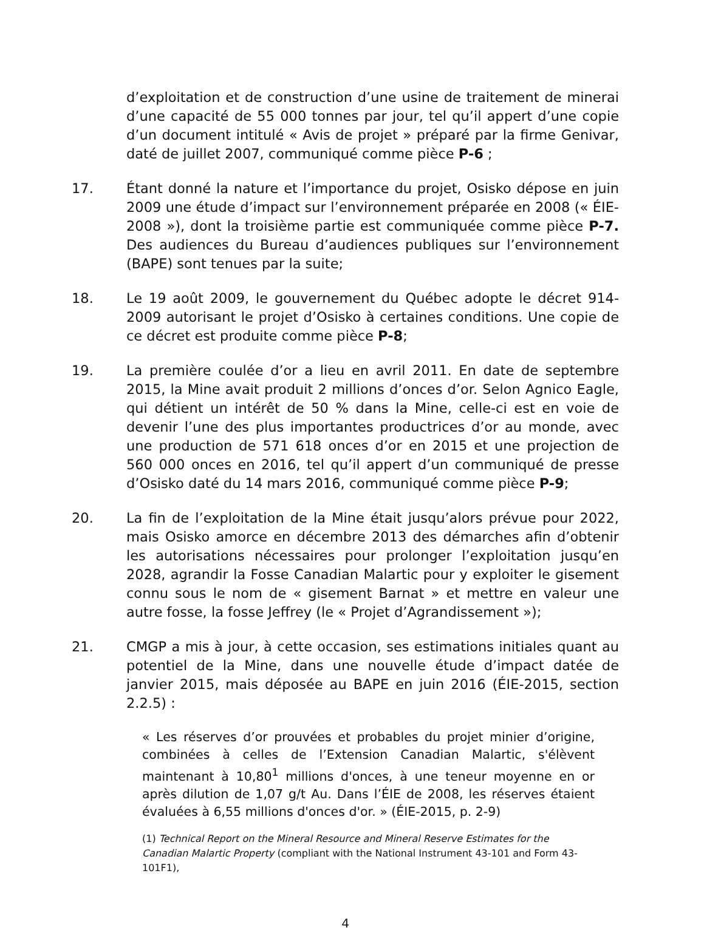d’exploitation et de construction d’une usine de traitement de minerai d’une capacité de 55 000 tonnes par jour, tel qu’il appert d’une copie d’un document intitulé « Avis de projet » préparé par la firme Genivar, daté de juillet 2007, communiqué comme pièce P-6 ;
17. Étant donné la nature et l’importance du projet, Osisko dépose en juin 2009 une étude d’impact sur l’environnement préparée en 2008 (« ÉIE-2008 »), dont la troisième partie est communiquée comme pièce P-7. Des audiences du Bureau d’audiences publiques sur l’environnement (BAPE) sont tenues par la suite;
18. Le 19 août 2009, le gouvernement du Québec adopte le décret 914-2009 autorisant le projet d’Osisko à certaines conditions. Une copie de ce décret est produite comme pièce P-8;
19. La première coulée d’or a lieu en avril 2011. En date de septembre 2015, la Mine avait produit 2 millions d’onces d’or. Selon Agnico Eagle, qui détient un intérêt de 50 % dans la Mine, celle-ci est en voie de devenir l’une des plus importantes productrices d’or au monde, avec une production de 571 618 onces d’or en 2015 et une projection de 560 000 onces en 2016, tel qu’il appert d’un communiqué de presse d’Osisko daté du 14 mars 2016, communiqué comme pièce P-9;
20. La fin de l’exploitation de la Mine était jusqu’alors prévue pour 2022, mais Osisko amorce en décembre 2013 des démarches afin d’obtenir les autorisations nécessaires pour prolonger l’exploitation jusqu’en 2028, agrandir la Fosse Canadian Malartic pour y exploiter le gisement connu sous le nom de « gisement Barnat » et mettre en valeur une autre fosse, la fosse Jeffrey (le « Projet d’Agrandissement »);
21. CMGP a mis à jour, à cette occasion, ses estimations initiales quant au potentiel de la Mine, dans une nouvelle étude d’impact datée de janvier 2015, mais déposée au BAPE en juin 2016 (ÉIE-2015, section 2.2.5) :
« Les réserves d’or prouvées et probables du projet minier d’origine, combinées à celles de l’Extension Canadian Malartic, s'élèvent maintenant à 10,80<sup>1</sup> millions d'onces, à une teneur moyenne en or après dilution de 1,07 g/t Au. Dans l’ÉIE de 2008, les réserves étaient évaluées à 6,55 millions d'onces d'or. » (ÉIE-2015, p. 2-9)
(1) Technical Report on the Mineral Resource and Mineral Reserve Estimates for the Canadian Malartic Property (compliant with the National Instrument 43-101 and Form 43-101F1),
4